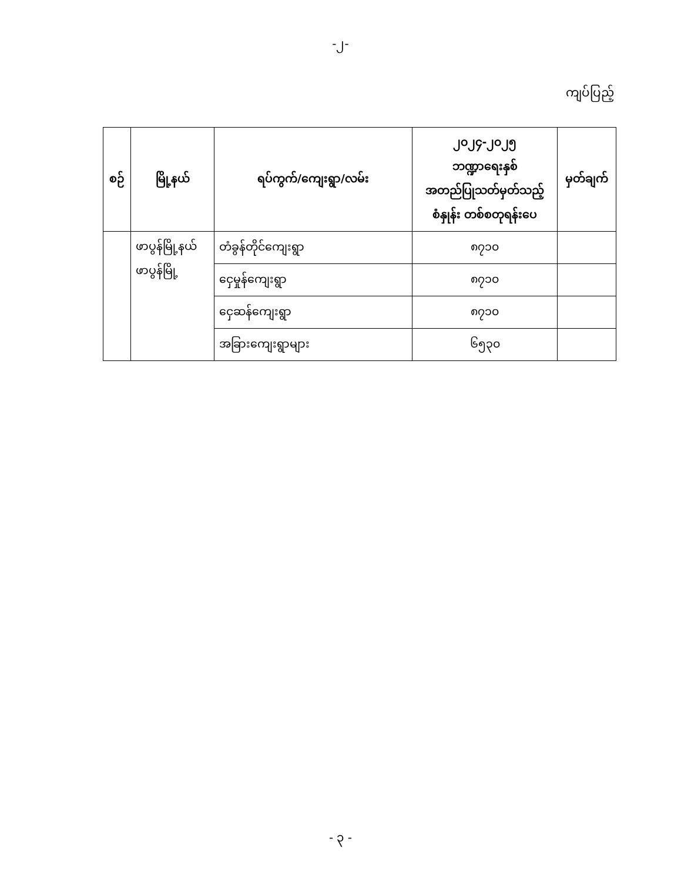-၂-
ကျပ်ပြည့်
| စဉ် | မြို့နယ် | ရပ်ကွက်/ကျေးရွာ/လမ်း | ၂၀၂၄-၂၀၂၅ ဘဏ္ဍာရေးနှစ် အတည်ပြုသတ်မှတ်သည့် စံနှုန်း တစ်စတုရန်းပေ | မှတ်ချက် |
| --- | --- | --- | --- | --- |
| | ဖာပွန်မြို့နယ် ဖာပွန်မြို့ | တံခွန်တိုင်ကျေးရွာ | ၈၇၁၀ | |
| | | ငှေမှုန်ကျေးရွာ | ၈၇၁၀ | |
| | | ငှေဆန်ကျေးရွာ | ၈၇၁၀ | |
| | | အခြားကျေးရွာများ | ၆၅၃၀ | |
- ၃ -